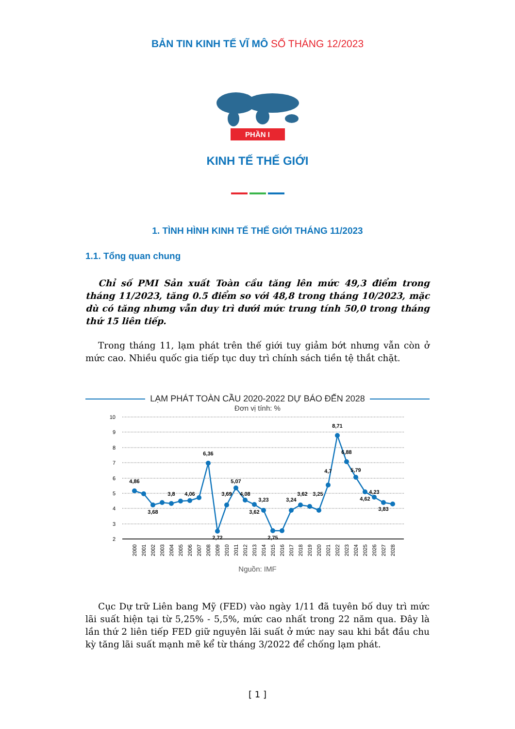BẢN TIN KINH TẾ VĨ MÔ SỐ THÁNG 12/2023
PHẦN I
KINH TẾ THẾ GIỚI
1. TÌNH HÌNH KINH TẾ THẾ GIỚI THÁNG 11/2023
1.1. Tổng quan chung
Chỉ số PMI Sản xuất Toàn cầu tăng lên mức 49,3 điểm trong tháng 11/2023, tăng 0.5 điểm so với 48,8 trong tháng 10/2023, mặc dù có tăng nhưng vẫn duy trì dưới mức trung tính 50,0 trong tháng thứ 15 liên tiếp.
Trong tháng 11, lạm phát trên thế giới tuy giảm bớt nhưng vẫn còn ở mức cao. Nhiều quốc gia tiếp tục duy trì chính sách tiền tệ thắt chặt.
LẠM PHÁT TOÀN CẦU 2020-2022 DỰ BÁO ĐẾN 2028
Đơn vị tính: %
10
9
8
7
6
5
4
3
2
4,86
3,68
3,8
4,06
6,36
2,72
3,69
5,07
4,08
3,62
3,23
2,75
3,24
3,62
3,25
4,7
8,71
6,88
5,79
4,62
4,23
3,83
2000
2001
2002
2003
2004
2005
2006
2007
2008
2009
2010
2011
2012
2013
2014
2015
2016
2017
2018
2019
2020
2021
2022
2023
2024
2025
2026
2027
2028
Nguồn: IMF
Cục Dự trữ Liên bang Mỹ (FED) vào ngày 1/11 đã tuyên bố duy trì mức lãi suất hiện tại từ 5,25% - 5,5%, mức cao nhất trong 22 năm qua. Đây là lần thứ 2 liên tiếp FED giữ nguyên lãi suất ở mức nay sau khi bắt đầu chu kỳ tăng lãi suất mạnh mẽ kể từ tháng 3/2022 để chống lạm phát.
[ 1 ]